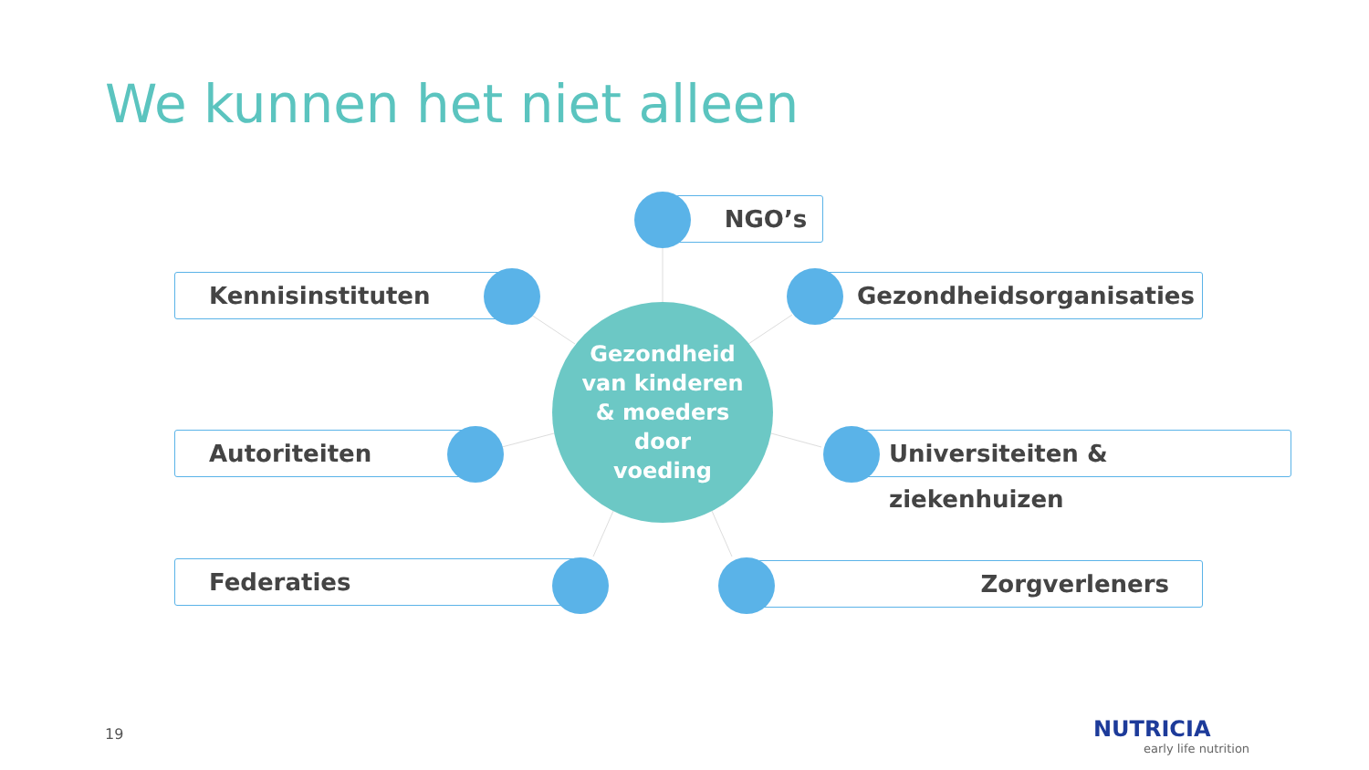We kunnen het niet alleen
NGO’s
Kennisinstituten Gezondheidsorganisaties
Gezondheid
van kinderen
& moeders
door
voeding
Autoriteiten Universiteiten & ziekenhuizen
Federaties Zorgverleners
19 NUTRICIA
early life nutrition